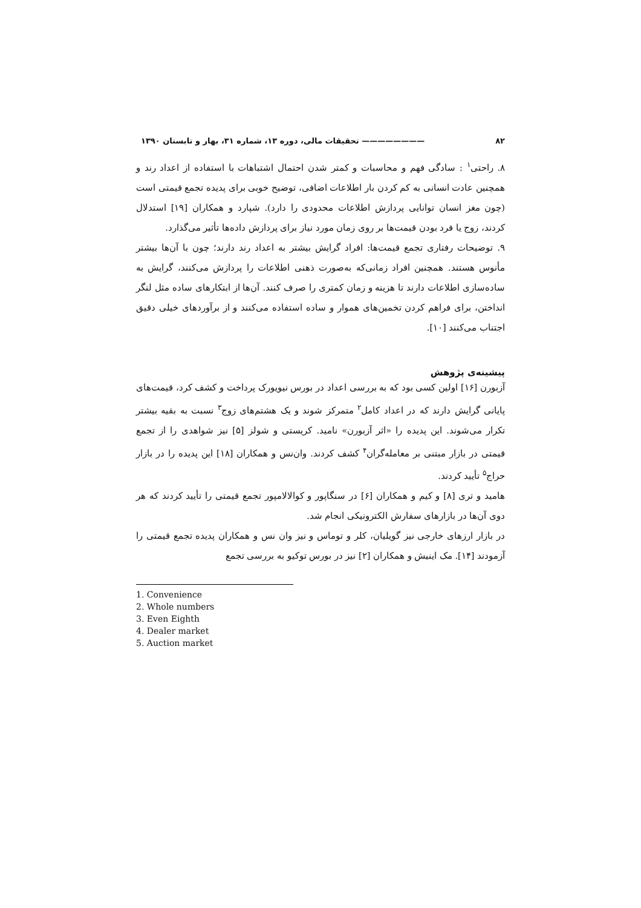۸۲ ———————— تحقیقات مالی، دوره ۱۳، شماره ۳۱، بهار و تابستان ۱۳۹۰
۸. راحتی<sup>۱</sup> : سادگی فهم و محاسبات و کمتر شدن احتمال اشتباهات با استفاده از اعداد رند و همچنین عادت انسانی به کم کردن بار اطلاعات اضافی، توضیح خوبی برای پدیده تجمع قیمتی است (چون مغز انسان توانایی پردازش اطلاعات محدودی را دارد). شپارد و همکاران [۱۹] استدلال کردند، زوج یا فرد بودن قیمت‌ها بر روی زمان مورد نیاز برای پردازش داده‌ها تأثیر می‌گذارد.
۹. توضیحات رفتاری تجمع قیمت‌ها: افراد گرایش بیشتر به اعداد رند دارند؛ چون با آن‌ها بیشتر مأنوس هستند. همچنین افراد زمانی‌که به‌صورت ذهنی اطلاعات را پردازش می‌کنند، گرایش به ساده‌سازی اطلاعات دارند تا هزینه و زمان کمتری را صرف کنند. آن‌ها از ابتکارهای ساده مثل لنگر انداختن، برای فراهم کردن تخمین‌های هموار و ساده استفاده می‌کنند و از برآوردهای خیلی دقیق اجتناب می‌کنند [۱۰].
پیشینه‌ی پژوهش
آزبورن [۱۶] اولین کسی بود که به بررسی اعداد در بورس نیویورک پرداخت و کشف کرد، قیمت‌های پایانی گرایش دارند که در اعداد کامل<sup>۲</sup> متمرکز شوند و یک هشتم‌های زوج<sup>۳</sup> نسبت به بقیه بیشتر تکرار می‌شوند. این پدیده را «اثر آزبورن» نامید. کریستی و شولز [۵] نیز شواهدی را از تجمع قیمتی در بازار مبتنی بر معامله‌گران<sup>۴</sup> کشف کردند. وان‌نس و همکاران [۱۸] این پدیده را در بازار حراج<sup>۵</sup> تأیید کردند.
هامید و تری [۸] و کیم و همکاران [۶] در سنگاپور و کوالالامپور تجمع قیمتی را تأیید کردند که هر دوی آن‌ها در بازارهای سفارش الکترونیکی انجام شد.
در بازار ارزهای خارجی نیز گویلیان، کلر و توماس و نیز وان نس و همکاران پدیده تجمع قیمتی را آزمودند [۱۴]. مک اینیش و همکاران [۲] نیز در بورس توکیو به بررسی تجمع
1. Convenience
2. Whole numbers
3. Even Eighth
4. Dealer market
5. Auction market